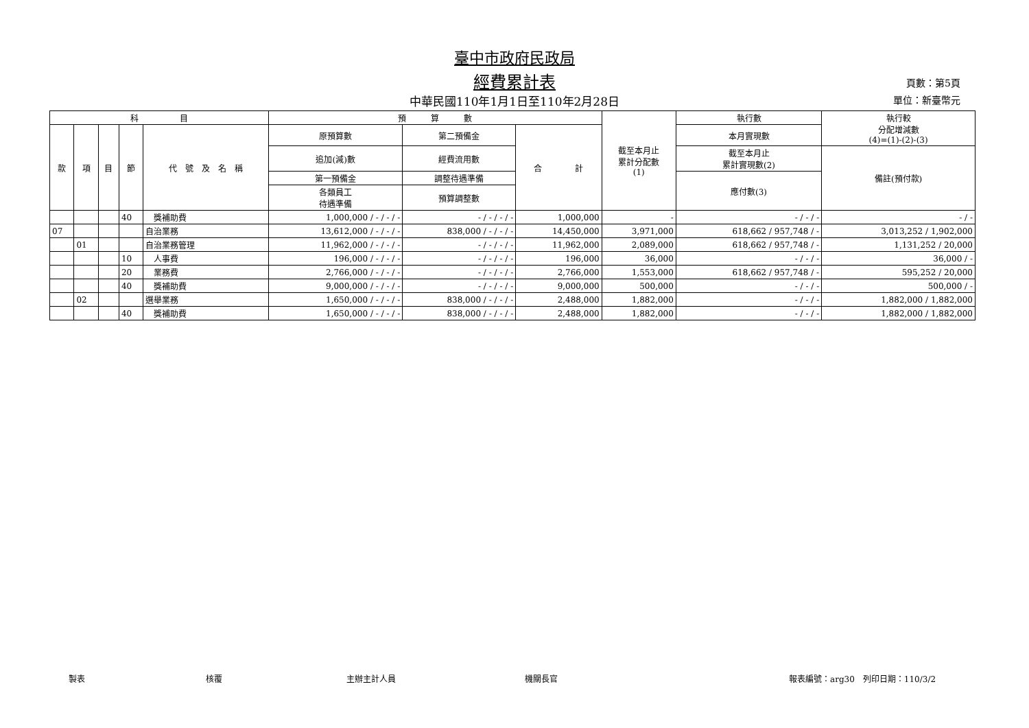臺中市政府民政局
經費累計表
中華民國110年1月1日至110年2月28日
頁數：第5頁
單位：新臺幣元
| 科 目 | | | | | 預 算 數 | | | 截至本月止 累計分配數 (1) | 執行數 | 執行較 分配增減數 (4)=(1)-(2)-(3) |
| --- | --- | --- | --- | --- | --- | --- | --- | --- | --- | --- |
| 款 | 項 | 目 | 節 | 代 號 及 名 稱 | 原預算數 | 第二預備金 | 合 計 | | 本月實現數 | |
| | | | | | 追加(減)數 | 經費流用數 | | | 截至本月止 累計實現數(2) | 備註(預付款) |
| | | | | | 第一預備金 | 調整待遇準備 | | | 應付數(3) | |
| | | | | | 各類員工 待遇準備 | 預算調整數 | | | | |
| | | | 40 | 獎補助費 | 1,000,000 / - / - / - | - / - / - / - | 1,000,000 | - | - / - / - | - / - |
| 07 | | | | 自治業務 | 13,612,000 / - / - / - | 838,000 / - / - / - | 14,450,000 | 3,971,000 | 618,662 / 957,748 / - | 3,013,252 / 1,902,000 |
| | 01 | | | 自治業務管理 | 11,962,000 / - / - / - | - / - / - / - | 11,962,000 | 2,089,000 | 618,662 / 957,748 / - | 1,131,252 / 20,000 |
| | | | 10 | 人事費 | 196,000 / - / - / - | - / - / - / - | 196,000 | 36,000 | - / - / - | 36,000 / - |
| | | | 20 | 業務費 | 2,766,000 / - / - / - | - / - / - / - | 2,766,000 | 1,553,000 | 618,662 / 957,748 / - | 595,252 / 20,000 |
| | | | 40 | 獎補助費 | 9,000,000 / - / - / - | - / - / - / - | 9,000,000 | 500,000 | - / - / - | 500,000 / - |
| | 02 | | | 選舉業務 | 1,650,000 / - / - / - | 838,000 / - / - / - | 2,488,000 | 1,882,000 | - / - / - | 1,882,000 / 1,882,000 |
| | | | 40 | 獎補助費 | 1,650,000 / - / - / - | 838,000 / - / - / - | 2,488,000 | 1,882,000 | - / - / - | 1,882,000 / 1,882,000 |
製表 核覆 主辦主計人員 機關長官 報表編號：arg30　列印日期：110/3/2